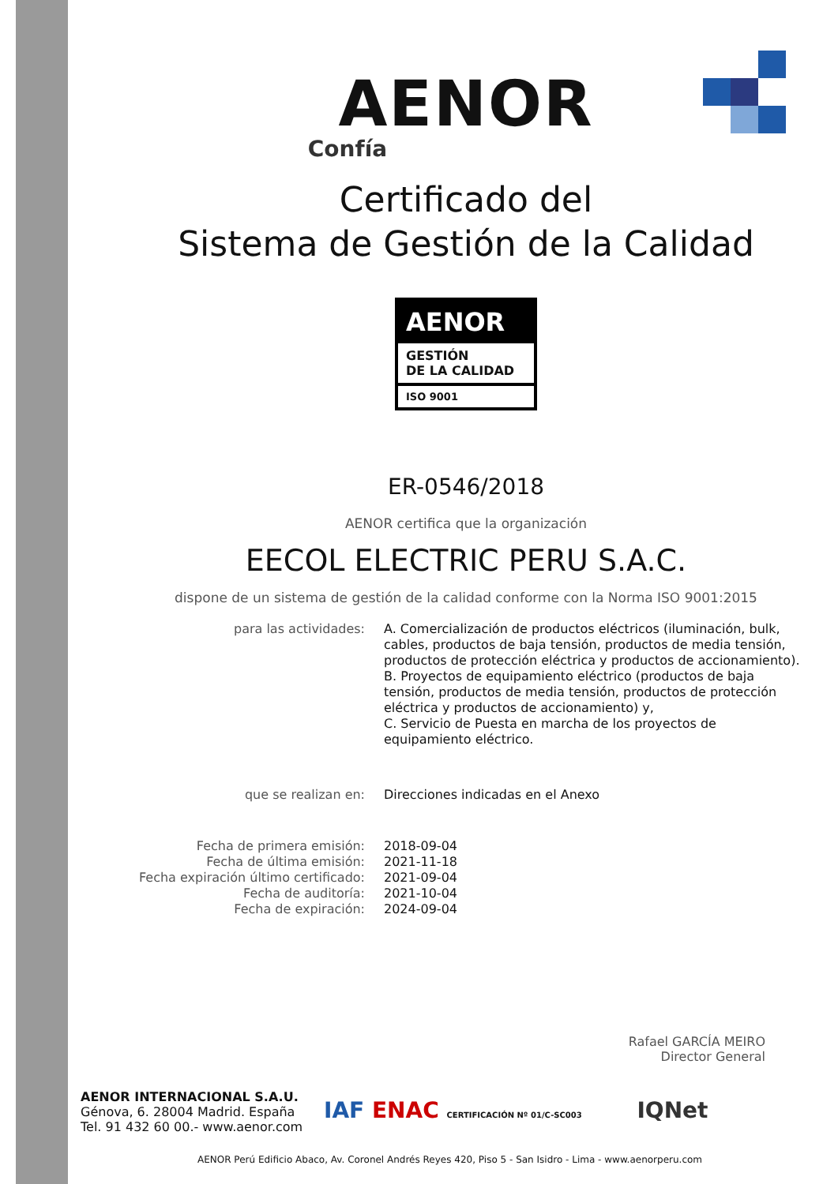AENOR
Confía
Certificado del
Sistema de Gestión de la Calidad
AENOR
GESTIÓN
DE LA CALIDAD
ISO 9001
ER-0546/2018
AENOR certifica que la organización
EECOL ELECTRIC PERU S.A.C.
dispone de un sistema de gestión de la calidad conforme con la Norma ISO 9001:2015
| para las actividades: | A. Comercialización de productos eléctricos (iluminación, bulk, cables, productos de baja tensión, productos de media tensión, productos de protección eléctrica y productos de accionamiento). B. Proyectos de equipamiento eléctrico (productos de baja tensión, productos de media tensión, productos de protección eléctrica y productos de accionamiento) y, C. Servicio de Puesta en marcha de los proyectos de equipamiento eléctrico. |
| que se realizan en: | Direcciones indicadas en el Anexo |
| Fecha de primera emisión: | 2018-09-04 |
| Fecha de última emisión: | 2021-11-18 |
| Fecha expiración último certificado: | 2021-09-04 |
| Fecha de auditoría: | 2021-10-04 |
| Fecha de expiración: | 2024-09-04 |
Rafael GARCÍA MEIRO
Director General
AENOR INTERNACIONAL S.A.U.
Génova, 6. 28004 Madrid. España
Tel. 91 432 60 00.- www.aenor.com
IAF ENAC CERTIFICACIÓN Nº 01/C-SC003 IQNet
AENOR Perú Edificio Abaco, Av. Coronel Andrés Reyes 420, Piso 5 - San Isidro - Lima - www.aenorperu.com